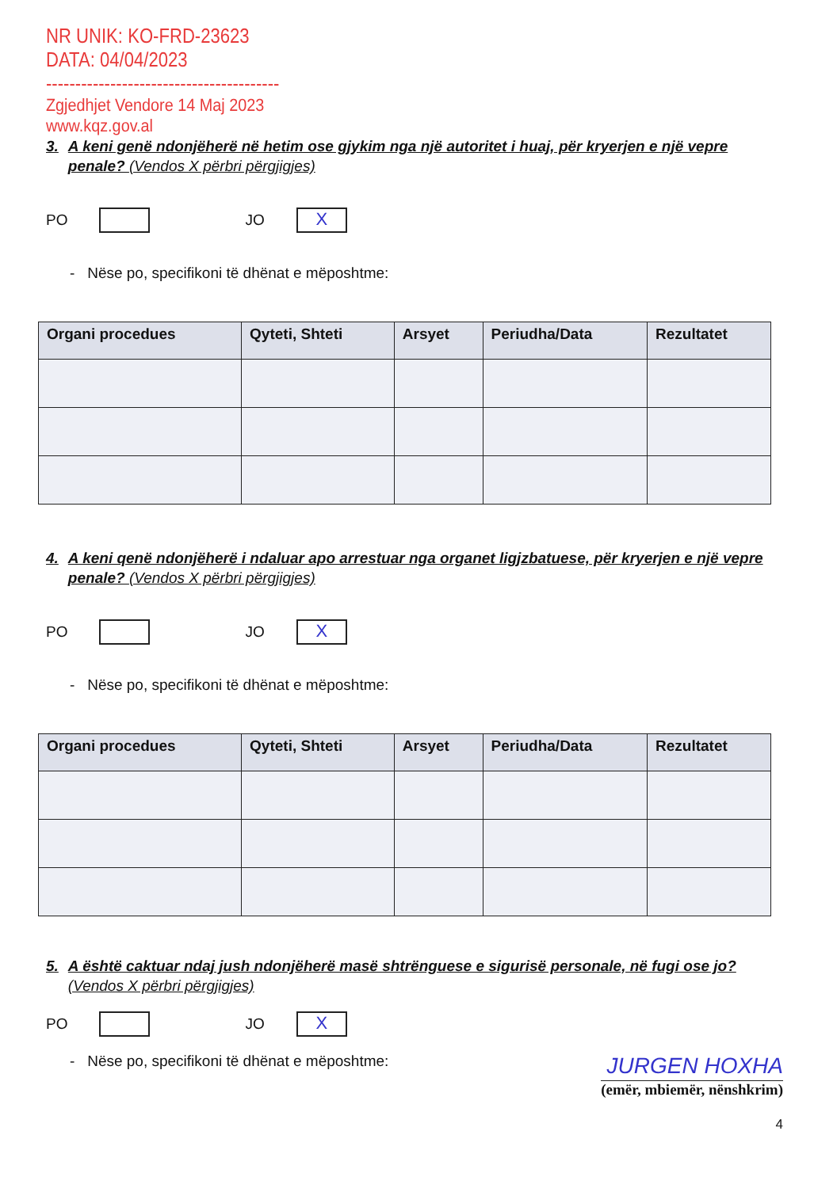NR UNIK: KO-FRD-23623
DATA: 04/04/2023
----------------------------------------
Zgjedhjet Vendore 14 Maj 2023
www.kqz.gov.al
3. A keni genë ndonjëherë në hetim ose gjykim nga një autoritet i huaj, për kryerjen e një vepre penale? (Vendos X përbri përgjigjes)
PO
JO
X
- Nëse po, specifikoni të dhënat e mëposhtme:
| Organi procedues | Qyteti, Shteti | Arsyet | Periudha/Data | Rezultatet |
| --- | --- | --- | --- | --- |
4. A keni qenë ndonjëherë i ndaluar apo arrestuar nga organet ligjzbatuese, për kryerjen e një vepre penale? (Vendos X përbri përgjigjes)
PO
JO
X
- Nëse po, specifikoni të dhënat e mëposhtme:
| Organi procedues | Qyteti, Shteti | Arsyet | Periudha/Data | Rezultatet |
| --- | --- | --- | --- | --- |
5. A është caktuar ndaj jush ndonjëherë masë shtrënguese e sigurisë personale, në fugi ose jo? (Vendos X përbri përgjigjes)
PO
JO
X
- Nëse po, specifikoni të dhënat e mëposhtme:
JURGEN HOXHA
(emër, mbiemër, nënshkrim)
4